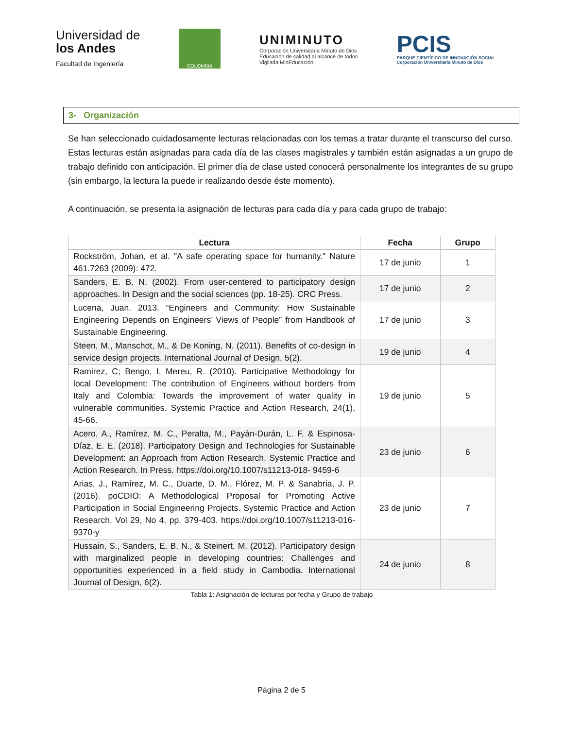Universidad de
los Andes
Facultad de Ingeniería
COLOMBIA
UNIMINUTO
Corporación Universitaria Minuto de Dios
Educación de calidad al alcance de todos
Vigilada MinEducación
PCIS
PARQUE CIENTÍFICO DE INNOVACIÓN SOCIAL
Corporación Universitaria Minuto de Dios
3- Organización
Se han seleccionado cuidadosamente lecturas relacionadas con los temas a tratar durante el transcurso del curso. Estas lecturas están asignadas para cada día de las clases magistrales y también están asignadas a un grupo de trabajo definido con anticipación. El primer día de clase usted conocerá personalmente los integrantes de su grupo (sin embargo, la lectura la puede ir realizando desde éste momento).
A continuación, se presenta la asignación de lecturas para cada día y para cada grupo de trabajo:
| Lectura | Fecha | Grupo |
| --- | --- | --- |
| Rockström, Johan, et al. "A safe operating space for humanity." Nature 461.7263 (2009): 472. | 17 de junio | 1 |
| Sanders, E. B. N. (2002). From user-centered to participatory design approaches. In Design and the social sciences (pp. 18-25). CRC Press. | 17 de junio | 2 |
| Lucena, Juan. 2013. “Engineers and Community: How Sustainable Engineering Depends on Engineers’ Views of People” from Handbook of Sustainable Engineering. | 17 de junio | 3 |
| Steen, M., Manschot, M., & De Koning, N. (2011). Benefits of co-design in service design projects. International Journal of Design, 5(2). | 19 de junio | 4 |
| Ramirez, C; Bengo, I, Mereu, R. (2010). Participative Methodology for local Development: The contribution of Engineers without borders from Italy and Colombia: Towards the improvement of water quality in vulnerable communities. Systemic Practice and Action Research, 24(1), 45-66. | 19 de junio | 5 |
| Acero, A., Ramírez, M. C., Peralta, M., Payán-Durán, L. F. & Espinosa-Díaz, E. E. (2018). Participatory Design and Technologies for Sustainable Development: an Approach from Action Research. Systemic Practice and Action Research. In Press. https://doi.org/10.1007/s11213-018- 9459-6 | 23 de junio | 6 |
| Arias, J., Ramírez, M. C., Duarte, D. M., Flórez, M. P. & Sanabria, J. P. (2016). poCDIO: A Methodological Proposal for Promoting Active Participation in Social Engineering Projects. Systemic Practice and Action Research. Vol 29, No 4, pp. 379-403. https://doi.org/10.1007/s11213-016-9370-y | 23 de junio | 7 |
| Hussain, S., Sanders, E. B. N., & Steinert, M. (2012). Participatory design with marginalized people in developing countries: Challenges and opportunities experienced in a field study in Cambodia. International Journal of Design, 6(2). | 24 de junio | 8 |
Tabla 1: Asignación de lecturas por fecha y Grupo de trabajo
Página 2 de 5